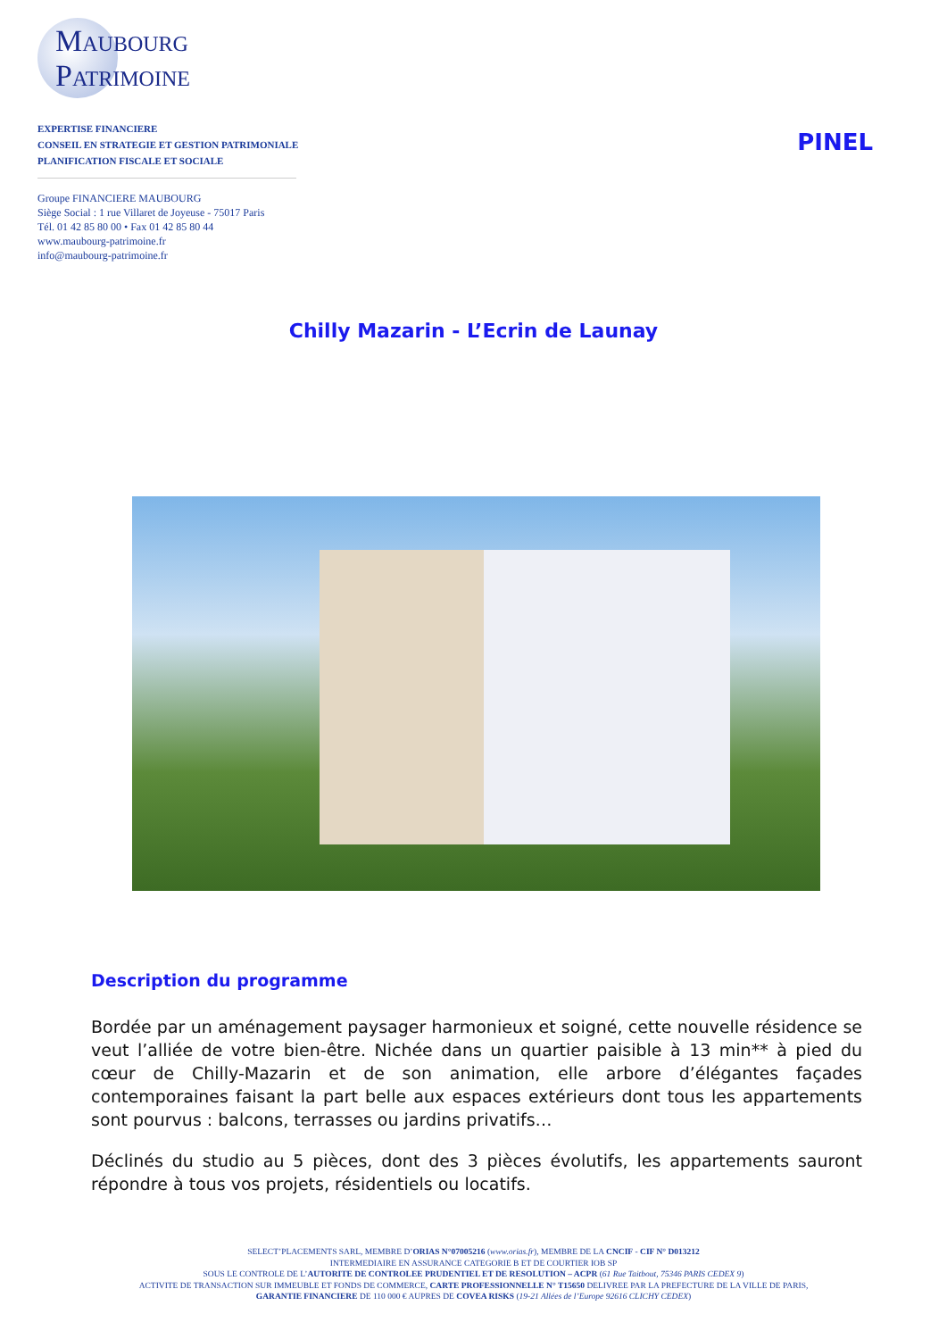MAUBOURG
PATRIMOINE
EXPERTISE FINANCIERE
CONSEIL EN STRATEGIE ET GESTION PATRIMONIALE
PLANIFICATION FISCALE ET SOCIALE
Groupe FINANCIERE MAUBOURG
Siège Social : 1 rue Villaret de Joyeuse - 75017 Paris
Tél. 01 42 85 80 00 • Fax 01 42 85 80 44
www.maubourg-patrimoine.fr
info@maubourg-patrimoine.fr
PINEL
Chilly Mazarin - L’Ecrin de Launay
Description du programme
Bordée par un aménagement paysager harmonieux et soigné, cette nouvelle résidence se veut l’alliée de votre bien-être. Nichée dans un quartier paisible à 13 min** à pied du cœur de Chilly-Mazarin et de son animation, elle arbore d’élégantes façades contemporaines faisant la part belle aux espaces extérieurs dont tous les appartements sont pourvus : balcons, terrasses ou jardins privatifs…
Déclinés du studio au 5 pièces, dont des 3 pièces évolutifs, les appartements sauront répondre à tous vos projets, résidentiels ou locatifs.
SELECT’PLACEMENTS SARL, MEMBRE D’ORIAS N°07005216 (www.orias.fr), MEMBRE DE LA CNCIF - CIF N° D013212
INTERMEDIAIRE EN ASSURANCE CATEGORIE B ET DE COURTIER IOB SP
SOUS LE CONTROLE DE L’AUTORITE DE CONTROLEE PRUDENTIEL ET DE RESOLUTION – ACPR (61 Rue Taitbout, 75346 PARIS CEDEX 9)
ACTIVITE DE TRANSACTION SUR IMMEUBLE ET FONDS DE COMMERCE, CARTE PROFESSIONNELLE N° T15650 DELIVREE PAR LA PREFECTURE DE LA VILLE DE PARIS,
GARANTIE FINANCIERE DE 110 000 € AUPRES DE COVEA RISKS (19-21 Allées de l’Europe 92616 CLICHY CEDEX)